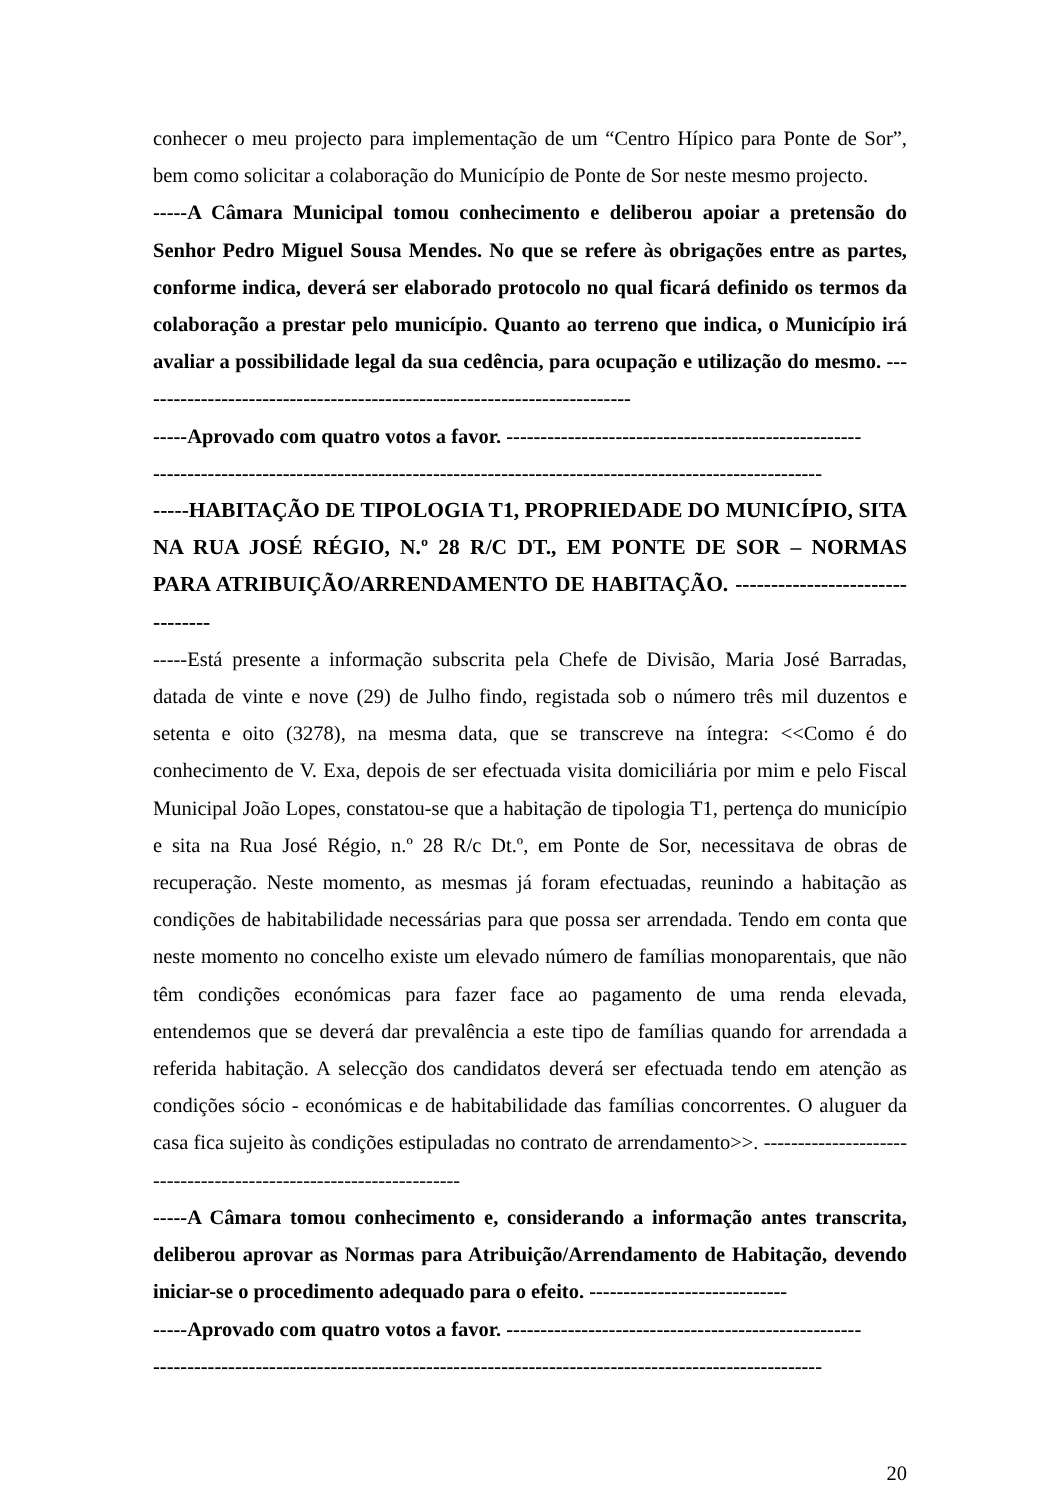conhecer o meu projecto para implementação de um “Centro Hípico para Ponte de Sor”, bem como solicitar a colaboração do Município de Ponte de Sor neste mesmo projecto.
-----A Câmara Municipal tomou conhecimento e deliberou apoiar a pretensão do Senhor Pedro Miguel Sousa Mendes. No que se refere às obrigações entre as partes, conforme indica, deverá ser elaborado protocolo no qual ficará definido os termos da colaboração a prestar pelo município. Quanto ao terreno que indica, o Município irá avaliar a possibilidade legal da sua cedência, para ocupação e utilização do mesmo. -------------------------------------------------------------------------
-----Aprovado com quatro votos a favor. ----------------------------------------------------
--------------------------------------------------------------------------------------------------
-----HABITAÇÃO DE TIPOLOGIA T1, PROPRIEDADE DO MUNICÍPIO, SITA NA RUA JOSÉ RÉGIO, N.º 28 R/C DT., EM PONTE DE SOR – NORMAS PARA ATRIBUIÇÃO/ARRENDAMENTO DE HABITAÇÃO. --------------------------------
-----Está presente a informação subscrita pela Chefe de Divisão, Maria José Barradas, datada de vinte e nove (29) de Julho findo, registada sob o número três mil duzentos e setenta e oito (3278), na mesma data, que se transcreve na íntegra: <<Como é do conhecimento de V. Exa, depois de ser efectuada visita domiciliária por mim e pelo Fiscal Municipal João Lopes, constatou-se que a habitação de tipologia T1, pertença do município e sita na Rua José Régio, n.º 28 R/c Dt.º, em Ponte de Sor, necessitava de obras de recuperação. Neste momento, as mesmas já foram efectuadas, reunindo a habitação as condições de habitabilidade necessárias para que possa ser arrendada. Tendo em conta que neste momento no concelho existe um elevado número de famílias monoparentais, que não têm condições económicas para fazer face ao pagamento de uma renda elevada, entendemos que se deverá dar prevalência a este tipo de famílias quando for arrendada a referida habitação. A selecção dos candidatos deverá ser efectuada tendo em atenção as condições sócio - económicas e de habitabilidade das famílias concorrentes. O aluguer da casa fica sujeito às condições estipuladas no contrato de arrendamento>>. ------------------------------------------------------------------
-----A Câmara tomou conhecimento e, considerando a informação antes transcrita, deliberou aprovar as Normas para Atribuição/Arrendamento de Habitação, devendo iniciar-se o procedimento adequado para o efeito. -----------------------------
-----Aprovado com quatro votos a favor. ----------------------------------------------------
--------------------------------------------------------------------------------------------------
20